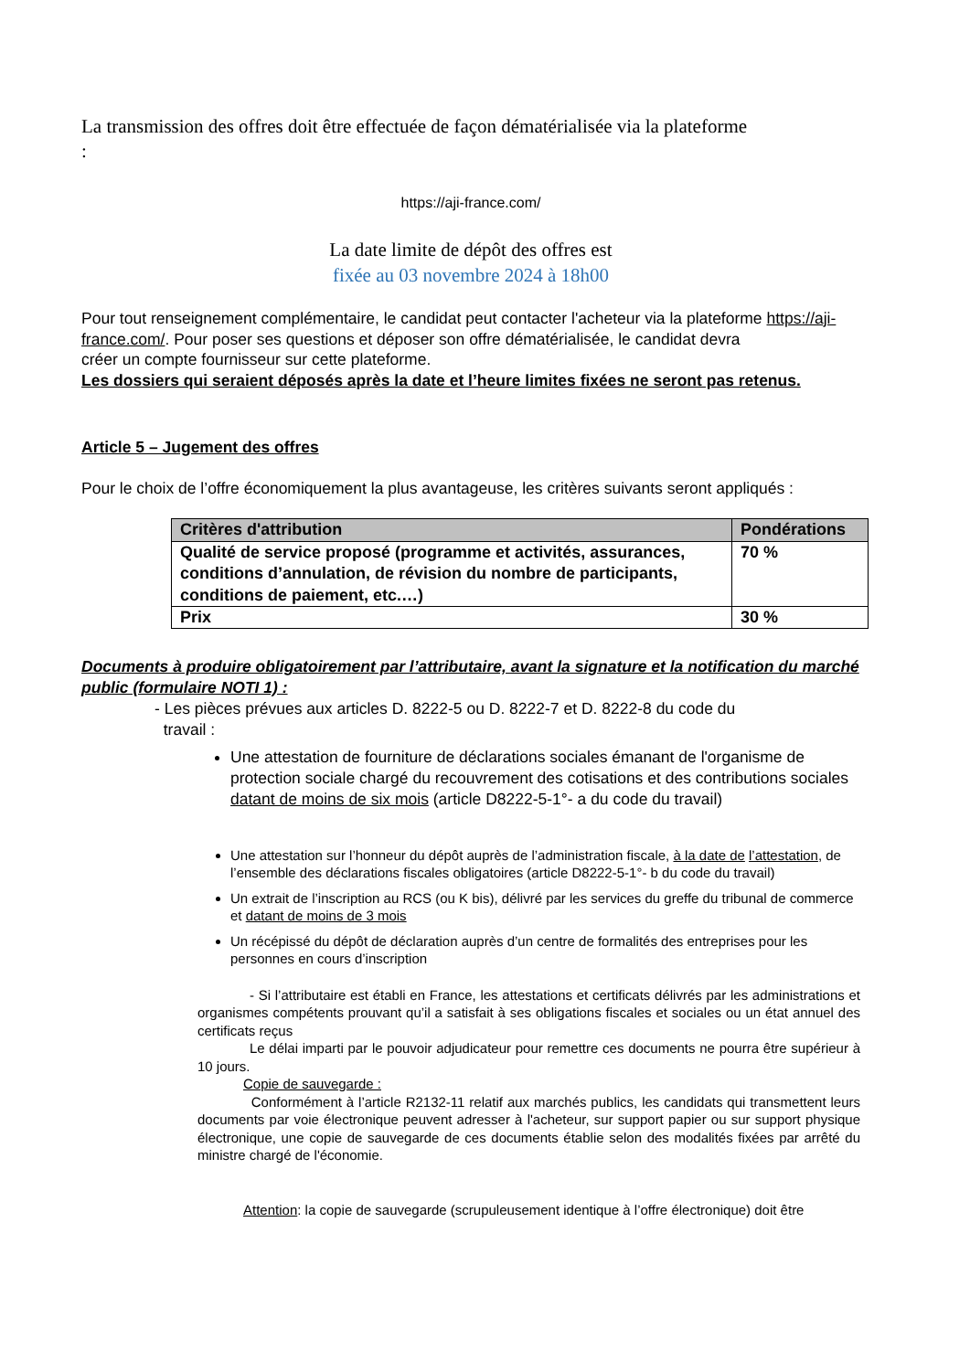La transmission des offres doit être effectuée de façon dématérialisée via la plateforme
:
https://aji-france.com/
La date limite de dépôt des offres est
fixée au 03 novembre 2024 à 18h00
Pour tout renseignement complémentaire, le candidat peut contacter l'acheteur via la plateforme https://aji-france.com/. Pour poser ses questions et déposer son offre dématérialisée, le candidat devra
créer un compte fournisseur sur cette plateforme.
Les dossiers qui seraient déposés après la date et l’heure limites fixées ne seront pas retenus.
Article 5 – Jugement des offres
Pour le choix de l’offre économiquement la plus avantageuse, les critères suivants seront appliqués :
| Critères d'attribution | Pondérations |
| --- | --- |
| Qualité de service proposé (programme et activités, assurances, conditions d’annulation, de révision du nombre de participants, conditions de paiement, etc.…) | 70 % |
| Prix | 30 % |
Documents à produire obligatoirement par l’attributaire, avant la signature et la notification du marché public (formulaire NOTI 1) :
- Les pièces prévues aux articles D. 8222-5 ou D. 8222-7 et D. 8222-8 du code du
travail :
Une attestation de fourniture de déclarations sociales émanant de l'organisme de protection sociale chargé du recouvrement des cotisations et des contributions sociales datant de moins de six mois (article D8222-5-1°- a du code du travail)
Une attestation sur l’honneur du dépôt auprès de l’administration fiscale, à la date de l’attestation, de l’ensemble des déclarations fiscales obligatoires (article D8222-5-1°- b du code du travail)
Un extrait de l’inscription au RCS (ou K bis), délivré par les services du greffe du tribunal de commerce et datant de moins de 3 mois
Un récépissé du dépôt de déclaration auprès d’un centre de formalités des entreprises pour les personnes en cours d’inscription
- Si l’attributaire est établi en France, les attestations et certificats délivrés par les administrations et organismes compétents prouvant qu’il a satisfait à ses obligations fiscales et sociales ou un état annuel des certificats reçus
Le délai imparti par le pouvoir adjudicateur pour remettre ces documents ne pourra être supérieur à 10 jours.
Copie de sauvegarde :
Conformément à l’article R2132-11 relatif aux marchés publics, les candidats qui transmettent leurs documents par voie électronique peuvent adresser à l'acheteur, sur support papier ou sur support physique électronique, une copie de sauvegarde de ces documents établie selon des modalités fixées par arrêté du ministre chargé de l'économie.
Attention: la copie de sauvegarde (scrupuleusement identique à l’offre électronique) doit être